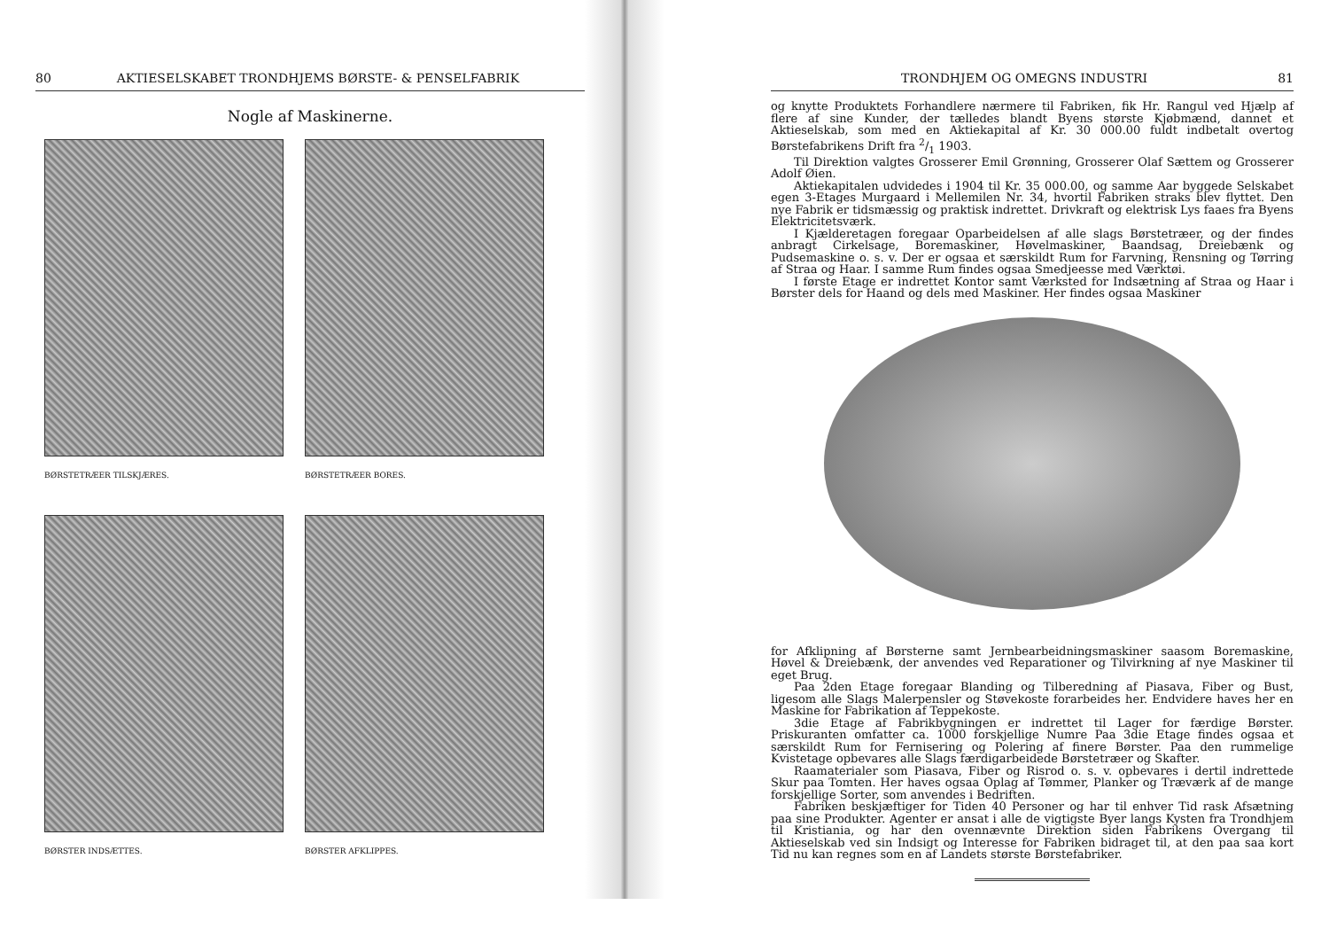80 AKTIESELSKABET TRONDHJEMS BØRSTE- & PENSELFABRIK
Nogle af Maskinerne.
BØRSTETRÆER TILSKJÆRES.
BØRSTETRÆER BORES.
BØRSTER INDSÆTTES.
BØRSTER AFKLIPPES.
TRONDHJEM OG OMEGNS INDUSTRI 81
og knytte Produktets Forhandlere nærmere til Fabriken, fik Hr. Rangul ved Hjælp af flere af sine Kunder, der tælledes blandt Byens største Kjøbmænd, dannet et Aktieselskab, som med en Aktiekapital af Kr. 30 000.00 fuldt indbetalt overtog Børstefabrikens Drift fra 2/1 1903.
Til Direktion valgtes Grosserer Emil Grønning, Grosserer Olaf Sættem og Grosserer Adolf Øien.
Aktiekapitalen udvidedes i 1904 til Kr. 35 000.00, og samme Aar byggede Selskabet egen 3-Etages Murgaard i Mellemilen Nr. 34, hvortil Fabriken straks blev flyttet. Den nye Fabrik er tidsmæssig og praktisk indrettet. Drivkraft og elektrisk Lys faaes fra Byens Elektricitetsværk.
I Kjælderetagen foregaar Oparbeidelsen af alle slags Børstetræer, og der findes anbragt Cirkelsage, Boremaskiner, Høvelmaskiner, Baandsag, Dreiebænk og Pudsemaskine o. s. v. Der er ogsaa et særskildt Rum for Farvning, Rensning og Tørring af Straa og Haar. I samme Rum findes ogsaa Smedjeesse med Værktøi.
I første Etage er indrettet Kontor samt Værksted for Indsætning af Straa og Haar i Børster dels for Haand og dels med Maskiner. Her findes ogsaa Maskiner
for Afklipning af Børsterne samt Jernbearbeidningsmaskiner saasom Boremaskine, Høvel & Dreiebænk, der anvendes ved Reparationer og Tilvirkning af nye Maskiner til eget Brug.
Paa 2den Etage foregaar Blanding og Tilberedning af Piasava, Fiber og Bust, ligesom alle Slags Malerpensler og Støvekoste forarbeides her. Endvidere haves her en Maskine for Fabrikation af Teppekoste.
3die Etage af Fabrikbygningen er indrettet til Lager for færdige Børster. Priskuranten omfatter ca. 1000 forskjellige Numre Paa 3die Etage findes ogsaa et særskildt Rum for Fernisering og Polering af finere Børster. Paa den rummelige Kvistetage opbevares alle Slags færdigarbeidede Børstetræer og Skafter.
Raamaterialer som Piasava, Fiber og Risrod o. s. v. opbevares i dertil indrettede Skur paa Tomten. Her haves ogsaa Oplag af Tømmer, Planker og Træværk af de mange forskjellige Sorter, som anvendes i Bedriften.
Fabriken beskjæftiger for Tiden 40 Personer og har til enhver Tid rask Afsætning paa sine Produkter. Agenter er ansat i alle de vigtigste Byer langs Kysten fra Trondhjem til Kristiania, og har den ovennævnte Direktion siden Fabrikens Overgang til Aktieselskab ved sin Indsigt og Interesse for Fabriken bidraget til, at den paa saa kort Tid nu kan regnes som en af Landets største Børstefabriker.